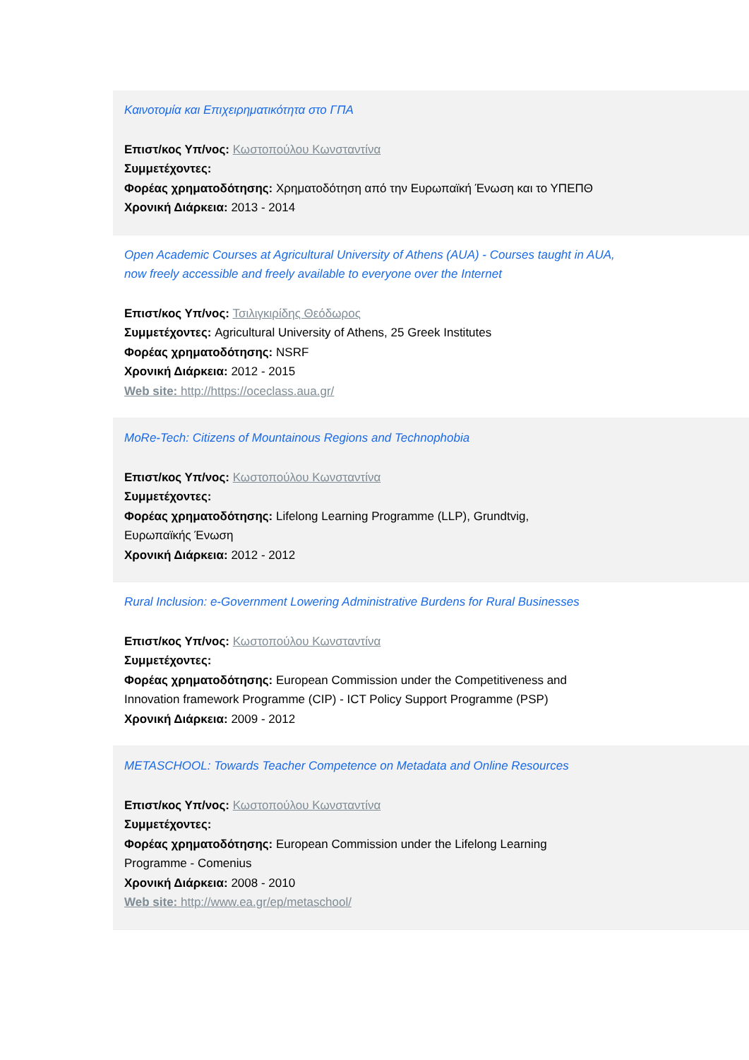Καινοτομία και Επιχειρηματικότητα στο ΓΠΑ
Επιστ/κος Υπ/νος: Κωστοπούλου Κωνσταντίνα
Συμμετέχοντες:
Φορέας χρηματοδότησης: Χρηματοδότηση από την Ευρωπαϊκή Ένωση και το ΥΠΕΠΘ
Χρονική Διάρκεια: 2013 - 2014
Open Academic Courses at Agricultural University of Athens (AUA) - Courses taught in AUA, now freely accessible and freely available to everyone over the Internet
Επιστ/κος Υπ/νος: Τσιλιγκιρίδης Θεόδωρος
Συμμετέχοντες: Agricultural University of Athens, 25 Greek Institutes
Φορέας χρηματοδότησης: NSRF
Χρονική Διάρκεια: 2012 - 2015
Web site: http://https://oceclass.aua.gr/
MoRe-Tech: Citizens of Mountainous Regions and Technophobia
Επιστ/κος Υπ/νος: Κωστοπούλου Κωνσταντίνα
Συμμετέχοντες:
Φορέας χρηματοδότησης: Lifelong Learning Programme (LLP), Grundtvig, Ευρωπαϊκής Ένωση
Χρονική Διάρκεια: 2012 - 2012
Rural Inclusion: e-Government Lowering Administrative Burdens for Rural Businesses
Επιστ/κος Υπ/νος: Κωστοπούλου Κωνσταντίνα
Συμμετέχοντες:
Φορέας χρηματοδότησης: European Commission under the Competitiveness and Innovation framework Programme (CIP) - ICT Policy Support Programme (PSP)
Χρονική Διάρκεια: 2009 - 2012
METASCHOOL: Towards Teacher Competence on Metadata and Online Resources
Επιστ/κος Υπ/νος: Κωστοπούλου Κωνσταντίνα
Συμμετέχοντες:
Φορέας χρηματοδότησης: European Commission under the Lifelong Learning Programme - Comenius
Χρονική Διάρκεια: 2008 - 2010
Web site: http://www.ea.gr/ep/metaschool/